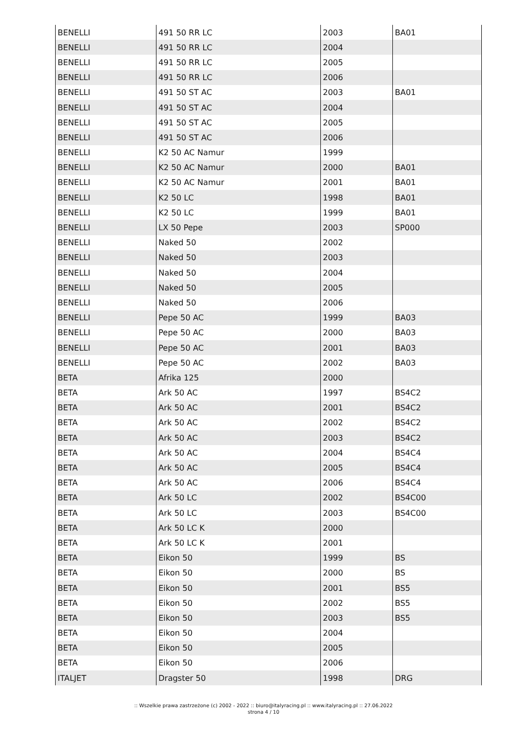| BENELLI | 491 50 RR LC | 2003 | BA01 |
| BENELLI | 491 50 RR LC | 2004 | |
| BENELLI | 491 50 RR LC | 2005 | |
| BENELLI | 491 50 RR LC | 2006 | |
| BENELLI | 491 50 ST AC | 2003 | BA01 |
| BENELLI | 491 50 ST AC | 2004 | |
| BENELLI | 491 50 ST AC | 2005 | |
| BENELLI | 491 50 ST AC | 2006 | |
| BENELLI | K2 50 AC Namur | 1999 | |
| BENELLI | K2 50 AC Namur | 2000 | BA01 |
| BENELLI | K2 50 AC Namur | 2001 | BA01 |
| BENELLI | K2 50 LC | 1998 | BA01 |
| BENELLI | K2 50 LC | 1999 | BA01 |
| BENELLI | LX 50 Pepe | 2003 | SP000 |
| BENELLI | Naked 50 | 2002 | |
| BENELLI | Naked 50 | 2003 | |
| BENELLI | Naked 50 | 2004 | |
| BENELLI | Naked 50 | 2005 | |
| BENELLI | Naked 50 | 2006 | |
| BENELLI | Pepe 50 AC | 1999 | BA03 |
| BENELLI | Pepe 50 AC | 2000 | BA03 |
| BENELLI | Pepe 50 AC | 2001 | BA03 |
| BENELLI | Pepe 50 AC | 2002 | BA03 |
| BETA | Afrika 125 | 2000 | |
| BETA | Ark 50 AC | 1997 | BS4C2 |
| BETA | Ark 50 AC | 2001 | BS4C2 |
| BETA | Ark 50 AC | 2002 | BS4C2 |
| BETA | Ark 50 AC | 2003 | BS4C2 |
| BETA | Ark 50 AC | 2004 | BS4C4 |
| BETA | Ark 50 AC | 2005 | BS4C4 |
| BETA | Ark 50 AC | 2006 | BS4C4 |
| BETA | Ark 50 LC | 2002 | BS4C00 |
| BETA | Ark 50 LC | 2003 | BS4C00 |
| BETA | Ark 50 LC K | 2000 | |
| BETA | Ark 50 LC K | 2001 | |
| BETA | Eikon 50 | 1999 | BS |
| BETA | Eikon 50 | 2000 | BS |
| BETA | Eikon 50 | 2001 | BS5 |
| BETA | Eikon 50 | 2002 | BS5 |
| BETA | Eikon 50 | 2003 | BS5 |
| BETA | Eikon 50 | 2004 | |
| BETA | Eikon 50 | 2005 | |
| BETA | Eikon 50 | 2006 | |
| ITALJET | Dragster 50 | 1998 | DRG |
:: Wszelkie prawa zastrzeżone (c) 2002 - 2022 :: biuro@italyracing.pl :: www.italyracing.pl :: 27.06.2022
strona 4 / 10